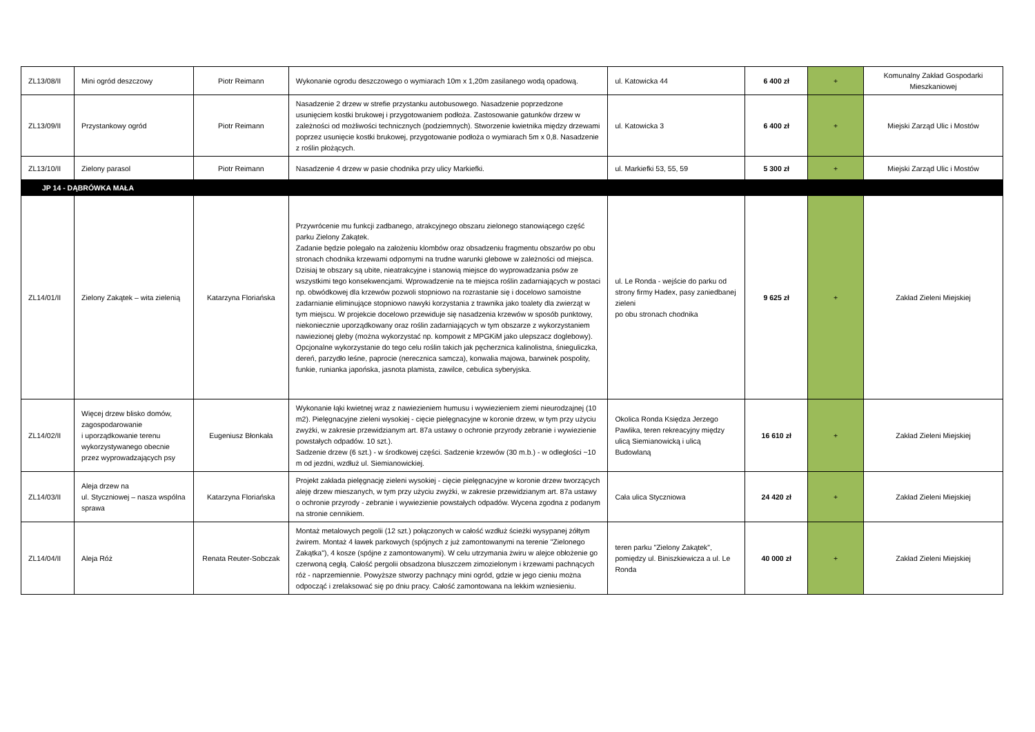| ZL13/08/II | Mini ogród deszczowy | Piotr Reimann | Wykonanie ogrodu deszczowego o wymiarach 10m x 1,20m zasilanego wodą opadową. | ul. Katowicka 44 | 6 400 zł | + | Komunalny Zakład Gospodarki Mieszkaniowej |
| ZL13/09/II | Przystankowy ogród | Piotr Reimann | Nasadzenie 2 drzew w strefie przystanku autobusowego. Nasadzenie poprzedzone usunięciem kostki brukowej i przygotowaniem podłoża. Zastosowanie gatunków drzew w zależności od możliwości technicznych (podziemnych). Stworzenie kwietnika między drzewami poprzez usunięcie kostki brukowej, przygotowanie podłoża o wymiarach 5m x 0,8. Nasadzenie z roślin płożących. | ul. Katowicka 3 | 6 400 zł | + | Miejski Zarząd Ulic i Mostów |
| ZL13/10/II | Zielony parasol | Piotr Reimann | Nasadzenie 4 drzew w pasie chodnika przy ulicy Markiefki. | ul. Markiefki 53, 55, 59 | 5 300 zł | + | Miejski Zarząd Ulic i Mostów |
| JP 14 - DĄBRÓWKA MAŁA | | | | | | | |
| ZL14/01/II | Zielony Zakątek – wita zielenią | Katarzyna Floriańska | Przywrócenie mu funkcji zadbanego, atrakcyjnego obszaru zielonego stanowiącego część parku Zielony Zakątek. Zadanie będzie polegało na założeniu klombów oraz obsadzeniu fragmentu obszarów po obu stronach chodnika krzewami odpornymi na trudne warunki glebowe w zależności od miejsca. Dzisiaj te obszary są ubite, nieatrakcyjne i stanowią miejsce do wyprowadzania psów ze wszystkimi tego konsekwencjami. Wprowadzenie na te miejsca roślin zadarniających w postaci np. obwódkowej dla krzewów pozwoli stopniowo na rozrastanie się i docelowo samoistne zadarnianie eliminujące stopniowo nawyki korzystania z trawnika jako toalety dla zwierząt w tym miejscu. W projekcie docelowo przewiduje się nasadzenia krzewów w sposób punktowy, niekoniecznie uporządkowany oraz roślin zadarniających w tym obszarze z wykorzystaniem nawiezionej gleby (można wykorzystać np. kompowit z MPGKiM jako ulepszacz doglebowy). Opcjonalne wykorzystanie do tego celu roślin takich jak pęcherznica kalinolistna, śnieguliczka, dereń, parzydło leśne, paprocie (nerecznica samcza), konwalia majowa, barwinek pospolity, funkie, runianka japońska, jasnota plamista, zawilce, cebulica syberyjska. | ul. Le Ronda - wejście do parku od strony firmy Hadex, pasy zaniedbanej zieleni po obu stronach chodnika | 9 625 zł | + | Zakład Zieleni Miejskiej |
| ZL14/02/II | Więcej drzew blisko domów, zagospodarowanie i uporządkowanie terenu wykorzystywanego obecnie przez wyprowadzających psy | Eugeniusz Błonkała | Wykonanie łąki kwietnej wraz z nawiezieniem humusu i wywiezieniem ziemi nieurodzajnej (10 m2). Pielęgnacyjne zieleni wysokiej - cięcie pielęgnacyjne w koronie drzew, w tym przy użyciu zwyżki, w zakresie przewidzianym art. 87a ustawy o ochronie przyrody zebranie i wywiezienie powstałych odpadów. 10 szt.). Sadzenie drzew (6 szt.) - w środkowej części. Sadzenie krzewów (30 m.b.) - w odległości ~10 m od jezdni, wzdłuż ul. Siemianowickiej. | Okolica Ronda Księdza Jerzego Pawlika, teren rekreacyjny między ulicą Siemianowicką i ulicą Budowlaną | 16 610 zł | + | Zakład Zieleni Miejskiej |
| ZL14/03/II | Aleja drzew na ul. Styczniowej – nasza wspólna sprawa | Katarzyna Floriańska | Projekt zakłada pielęgnację zieleni wysokiej - cięcie pielęgnacyjne w koronie drzew tworzących aleję drzew mieszanych, w tym przy użyciu zwyżki, w zakresie przewidzianym art. 87a ustawy o ochronie przyrody - zebranie i wywiezienie powstałych odpadów. Wycena zgodna z podanym na stronie cennikiem. | Cała ulica Styczniowa | 24 420 zł | + | Zakład Zieleni Miejskiej |
| ZL14/04/II | Aleja Róż | Renata Reuter-Sobczak | Montaż metalowych pegolii (12 szt.) połączonych w całość wzdłuż ścieżki wysypanej żółtym żwirem. Montaż 4 ławek parkowych (spójnych z już zamontowanymi na terenie "Zielonego Zakątka"), 4 kosze (spójne z zamontowanymi). W celu utrzymania żwiru w alejce obłożenie go czerwoną cegłą. Całość pergolii obsadzona bluszczem zimozielonym i krzewami pachnących róż - naprzemiennie. Powyższe stworzy pachnący mini ogród, gdzie w jego cieniu można odpocząć i zrelaksować się po dniu pracy. Całość zamontowana na lekkim wzniesieniu. | teren parku "Zielony Zakątek", pomiędzy ul. Biniszkiewicza a ul. Le Ronda | 40 000 zł | + | Zakład Zieleni Miejskiej |